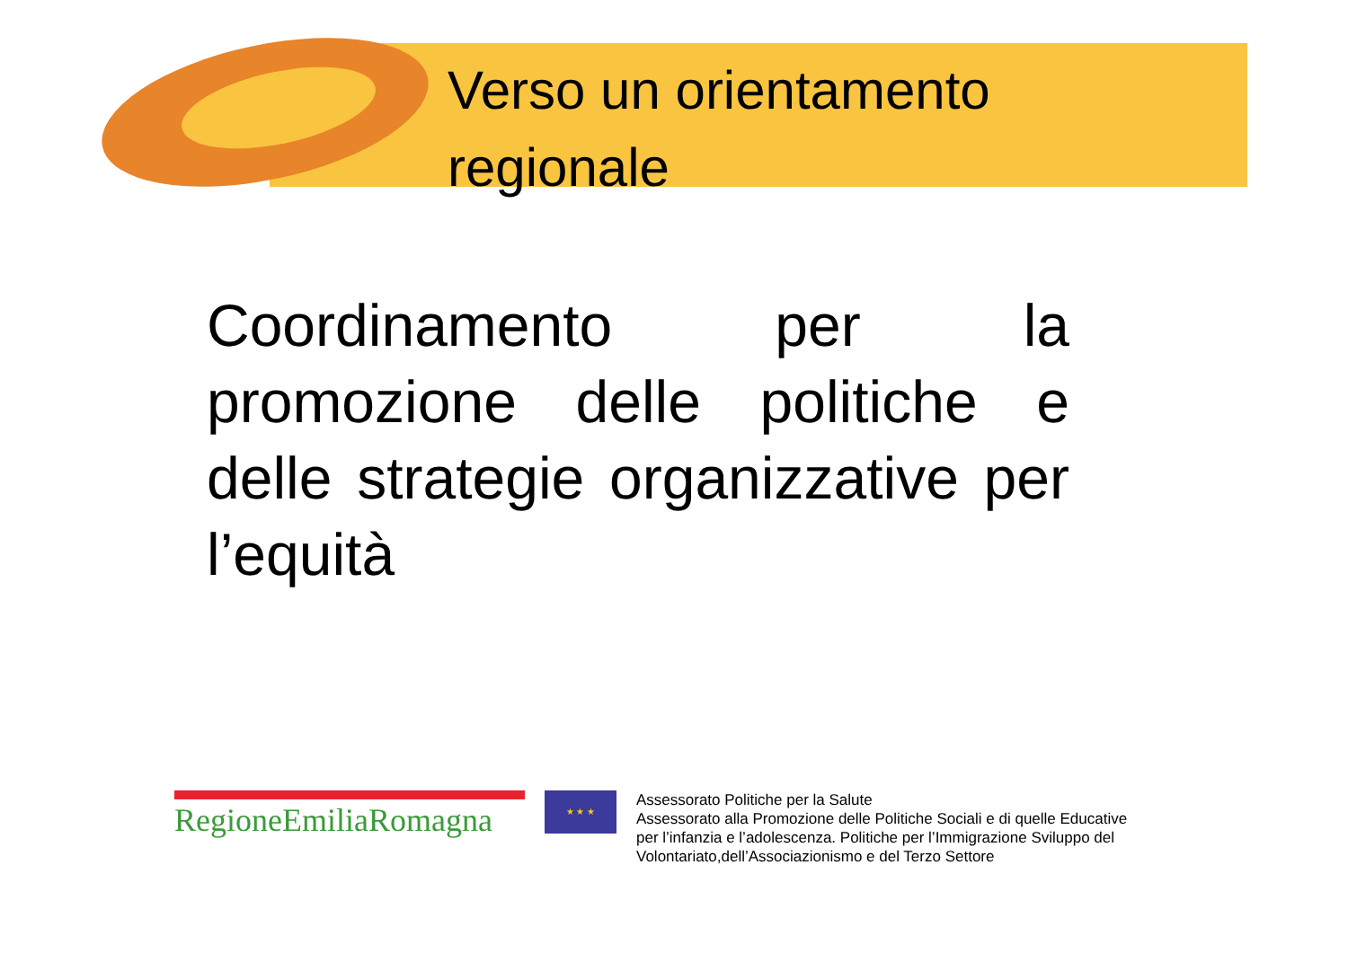Verso un orientamento
regionale
Coordinamento per la promozione delle politiche e delle strategie organizzative per l’equità
RegioneEmiliaRomagna
★ ★ ★
Assessorato Politiche per la Salute
Assessorato alla Promozione delle Politiche Sociali e di quelle Educative
per l’infanzia e l’adolescenza. Politiche per l’Immigrazione Sviluppo del
Volontariato,dell’Associazionismo e del Terzo Settore